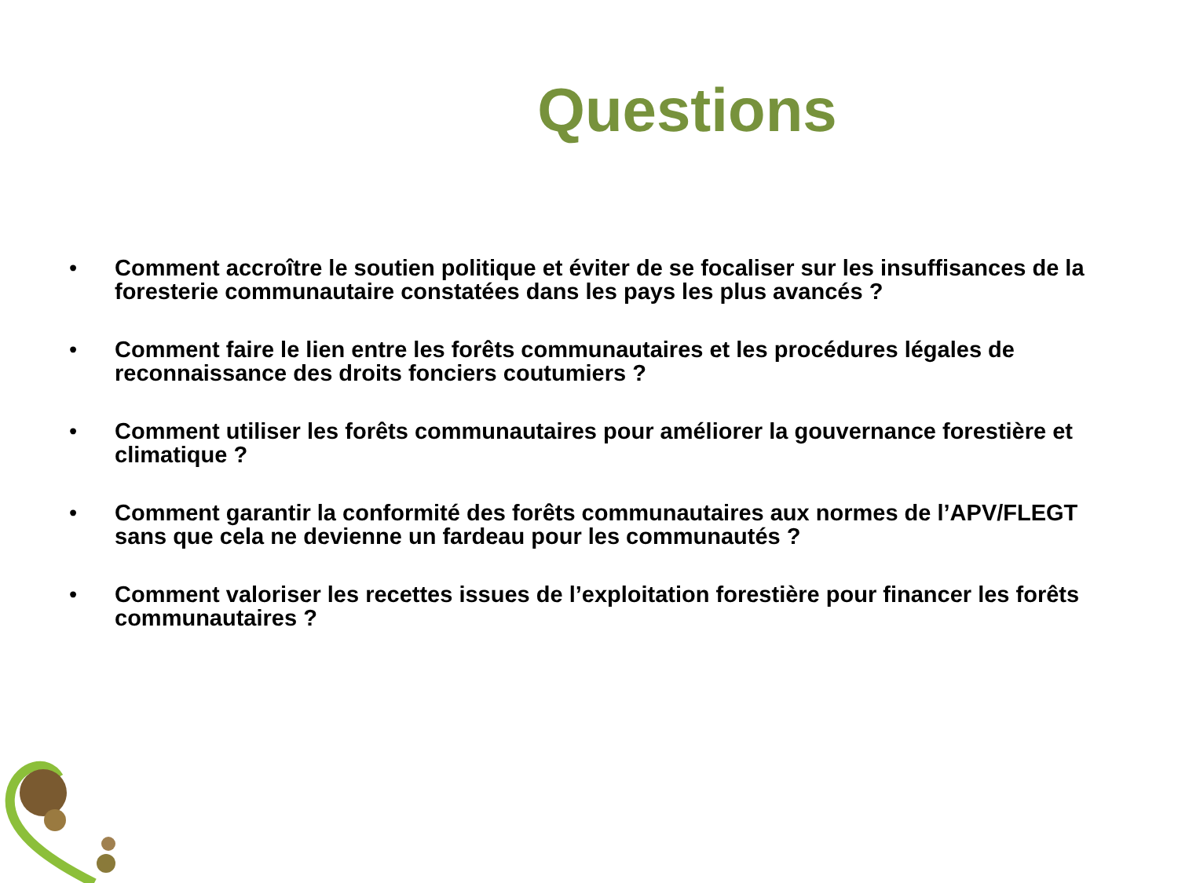Questions
• Comment accroître le soutien politique et éviter de se focaliser sur les insuffisances de la foresterie communautaire constatées dans les pays les plus avancés ?
• Comment faire le lien entre les forêts communautaires et les procédures légales de reconnaissance des droits fonciers coutumiers ?
• Comment utiliser les forêts communautaires pour améliorer la gouvernance forestière et climatique ?
• Comment garantir la conformité des forêts communautaires aux normes de l’APV/FLEGT sans que cela ne devienne un fardeau pour les communautés ?
• Comment valoriser les recettes issues de l’exploitation forestière pour financer les forêts communautaires ?